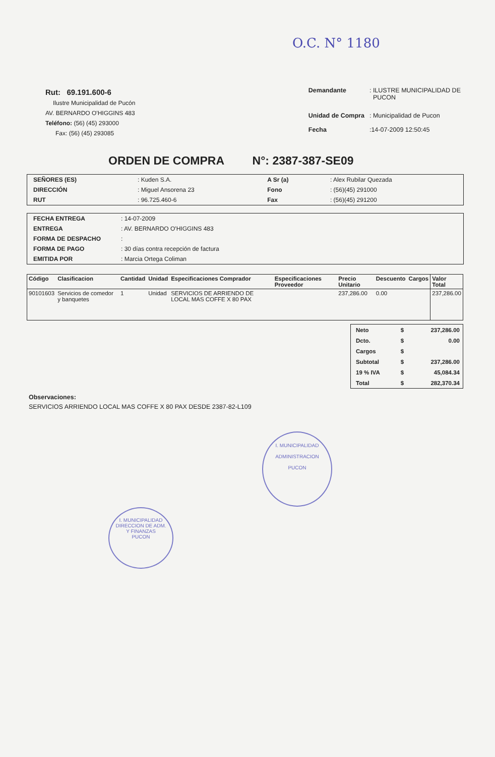O.C. N° 1180
Rut: 69.191.600-6
Ilustre Municipalidad de Pucón
AV. BERNARDO O'HIGGINS 483
Teléfono: (56) (45) 293000
Fax: (56) (45) 293085
| Demandante | : ILUSTRE MUNICIPALIDAD DE PUCON |
| Unidad de Compra | : Municipalidad de Pucon |
| Fecha | :14-07-2009 12:50:45 |
ORDEN DE COMPRA N°: 2387-387-SE09
| SEÑORES (ES) | : Kuden S.A. | A Sr (a) | : Alex Rubilar Quezada |
| DIRECCIÓN | : Miguel Ansorena 23 | Fono | : (56)(45) 291000 |
| RUT | : 96.725.460-6 | Fax | : (56)(45) 291200 |
| FECHA ENTREGA | : 14-07-2009 |
| ENTREGA | : AV. BERNARDO O'HIGGINS 483 |
| FORMA DE DESPACHO | : |
| FORMA DE PAGO | : 30 días contra recepción de factura |
| EMITIDA POR | : Marcia Ortega Coliman |
| Código | Clasificacion | Cantidad | Unidad | Especificaciones Comprador | Especificaciones Proveedor | Precio Unitario | Descuento | Cargos | Valor Total |
| --- | --- | --- | --- | --- | --- | --- | --- | --- | --- |
| 90101603 | Servicios de comedor y banquetes | 1 | Unidad | SERVICIOS DE ARRIENDO DE LOCAL MAS COFFE X 80 PAX | | 237,286.00 | 0.00 | | 237,286.00 |
| Neto | $ | 237,286.00 |
| Dcto. | $ | 0.00 |
| Cargos | $ | |
| Subtotal | $ | 237,286.00 |
| 19 % IVA | $ | 45,084.34 |
| Total | $ | 282,370.34 |
Observaciones:
SERVICIOS ARRIENDO LOCAL MAS COFFE X 80 PAX DESDE 2387-82-L109
I. MUNICIPALIDAD
ADMINISTRACION
PUCON
I. MUNICIPALIDAD
DIRECCION DE ADM.
Y FINANZAS
PUCON